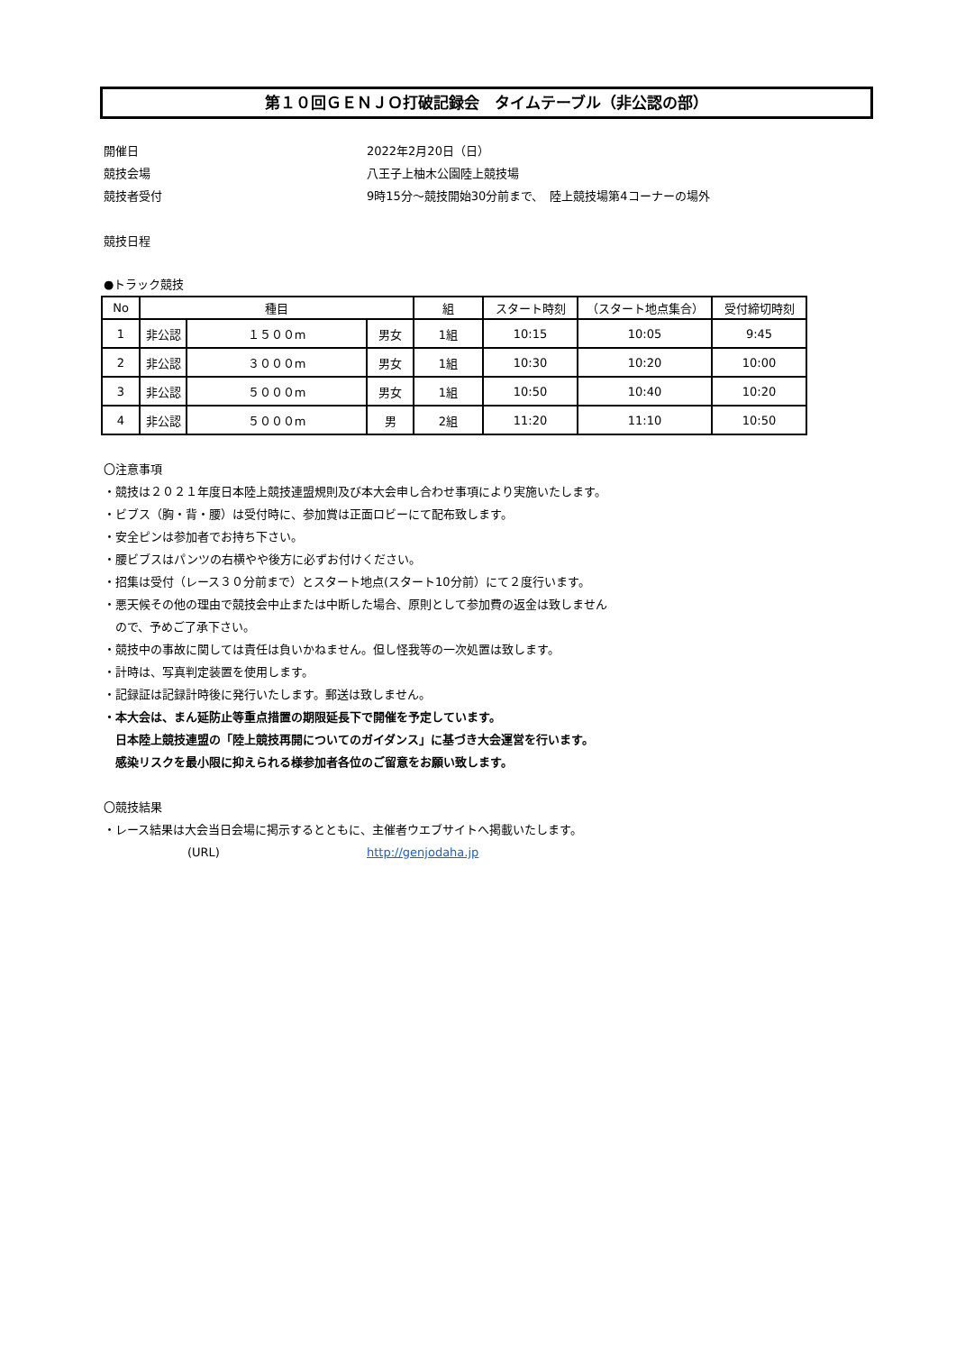第１０回ＧＥＮＪＯ打破記録会　タイムテーブル（非公認の部）
開催日 2022年2月20日（日）
競技会場 八王子上柚木公園陸上競技場
競技者受付 9時15分～競技開始30分前まで、　陸上競技場第4コーナーの場外
競技日程
●トラック競技
| No | 種目 | | | 組 | スタート時刻 | （スタート地点集合） | 受付締切時刻 |
| --- | --- | --- | --- | --- | --- | --- | --- |
| 1 | 非公認 | １５００m | 男女 | 1組 | 10:15 | 10:05 | 9:45 |
| 2 | 非公認 | ３０００m | 男女 | 1組 | 10:30 | 10:20 | 10:00 |
| 3 | 非公認 | ５０００m | 男女 | 1組 | 10:50 | 10:40 | 10:20 |
| 4 | 非公認 | ５０００m | 男 | 2組 | 11:20 | 11:10 | 10:50 |
〇注意事項
・競技は２０２１年度日本陸上競技連盟規則及び本大会申し合わせ事項により実施いたします。
・ビブス（胸・背・腰）は受付時に、参加賞は正面ロビーにて配布致します。
・安全ピンは参加者でお持ち下さい。
・腰ビブスはパンツの右横やや後方に必ずお付けください。
・招集は受付（レース３０分前まで）とスタート地点(スタート10分前）にて２度行います。
・悪天候その他の理由で競技会中止または中断した場合、原則として参加費の返金は致しません
　ので、予めご了承下さい。
・競技中の事故に関しては責任は負いかねません。但し怪我等の一次処置は致します。
・計時は、写真判定装置を使用します。
・記録証は記録計時後に発行いたします。郵送は致しません。
・本大会は、まん延防止等重点措置の期限延長下で開催を予定しています。
　日本陸上競技連盟の「陸上競技再開についてのガイダンス」に基づき大会運営を行います。
　感染リスクを最小限に抑えられる様参加者各位のご留意をお願い致します。
〇競技結果
・レース結果は大会当日会場に掲示するとともに、主催者ウエブサイトへ掲載いたします。
(URL) http://genjodaha.jp